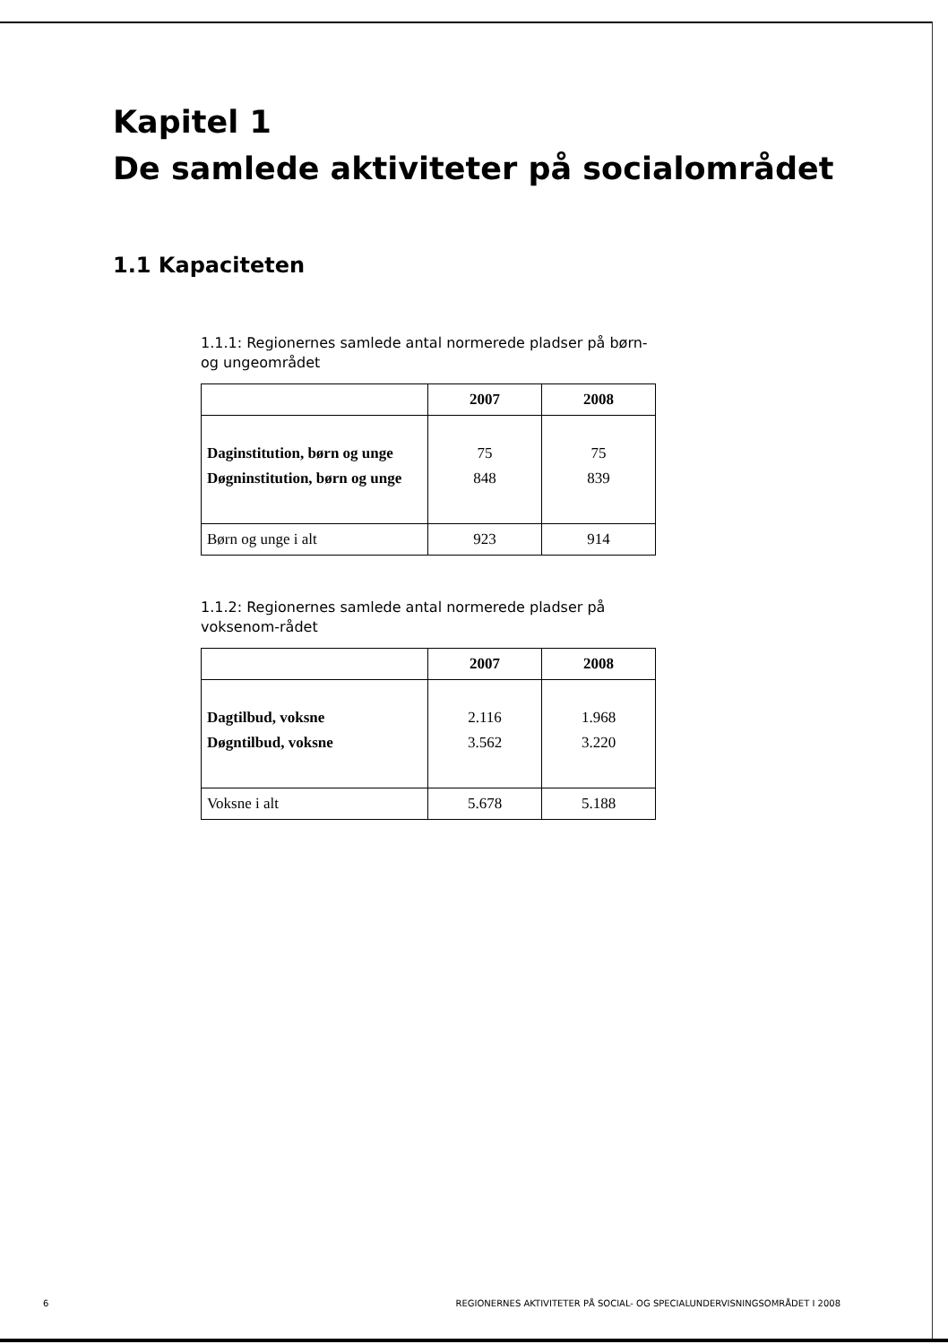Kapitel 1
De samlede aktiviteter på socialområdet
1.1 Kapaciteten
1.1.1: Regionernes samlede antal normerede pladser på børn- og ungeområdet
| | 2007 | 2008 |
| --- | --- | --- |
| Daginstitution, børn og unge | 75 | 75 |
| Døgninstitution, børn og unge | 848 | 839 |
| Børn og unge i alt | 923 | 914 |
1.1.2: Regionernes samlede antal normerede pladser på voksenom-rådet
| | 2007 | 2008 |
| --- | --- | --- |
| Dagtilbud, voksne | 2.116 | 1.968 |
| Døgntilbud, voksne | 3.562 | 3.220 |
| Voksne i alt | 5.678 | 5.188 |
6 REGIONERNES AKTIVITETER PÅ SOCIAL- OG SPECIALUNDERVISNINGSOMRÅDET I 2008